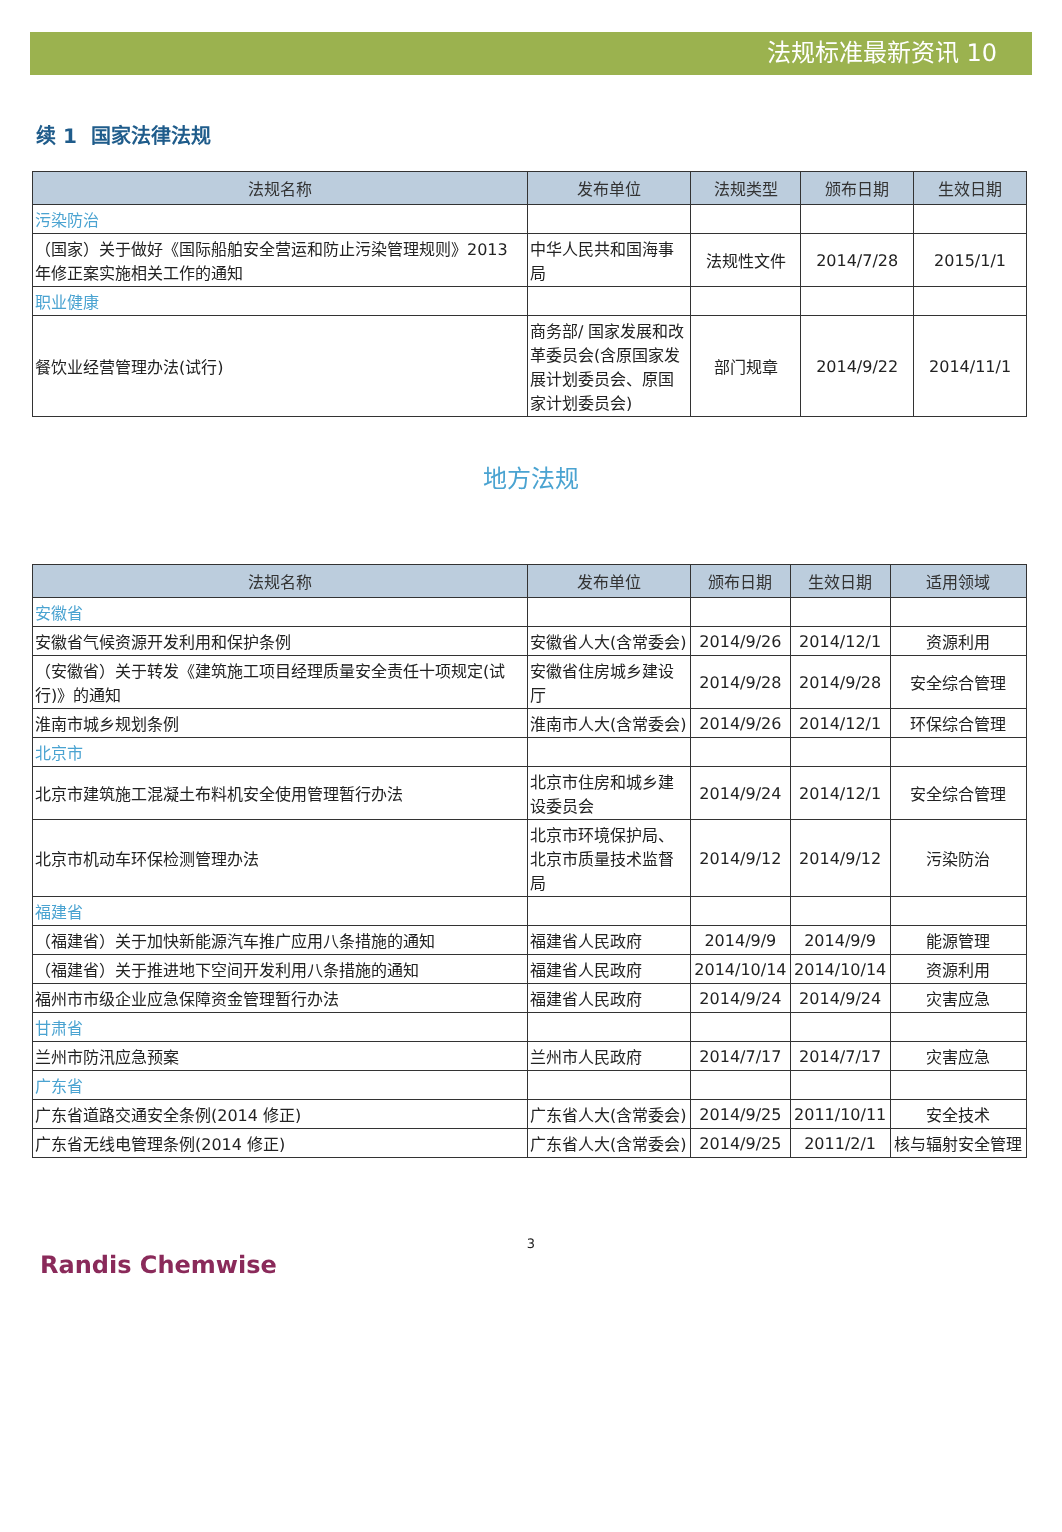法规标准最新资讯 10
续 1 国家法律法规
| 法规名称 | 发布单位 | 法规类型 | 颁布日期 | 生效日期 |
| --- | --- | --- | --- | --- |
| 污染防治 | | | | |
| （国家）关于做好《国际船舶安全营运和防止污染管理规则》2013 年修正案实施相关工作的通知 | 中华人民共和国海事局 | 法规性文件 | 2014/7/28 | 2015/1/1 |
| 职业健康 | | | | |
| 餐饮业经营管理办法(试行) | 商务部/ 国家发展和改革委员会(含原国家发展计划委员会、原国家计划委员会) | 部门规章 | 2014/9/22 | 2014/11/1 |
地方法规
| 法规名称 | 发布单位 | 颁布日期 | 生效日期 | 适用领域 |
| --- | --- | --- | --- | --- |
| 安徽省 | | | | |
| 安徽省气候资源开发利用和保护条例 | 安徽省人大(含常委会) | 2014/9/26 | 2014/12/1 | 资源利用 |
| （安徽省）关于转发《建筑施工项目经理质量安全责任十项规定(试行)》的通知 | 安徽省住房城乡建设厅 | 2014/9/28 | 2014/9/28 | 安全综合管理 |
| 淮南市城乡规划条例 | 淮南市人大(含常委会) | 2014/9/26 | 2014/12/1 | 环保综合管理 |
| 北京市 | | | | |
| 北京市建筑施工混凝土布料机安全使用管理暂行办法 | 北京市住房和城乡建设委员会 | 2014/9/24 | 2014/12/1 | 安全综合管理 |
| 北京市机动车环保检测管理办法 | 北京市环境保护局、北京市质量技术监督局 | 2014/9/12 | 2014/9/12 | 污染防治 |
| 福建省 | | | | |
| （福建省）关于加快新能源汽车推广应用八条措施的通知 | 福建省人民政府 | 2014/9/9 | 2014/9/9 | 能源管理 |
| （福建省）关于推进地下空间开发利用八条措施的通知 | 福建省人民政府 | 2014/10/14 | 2014/10/14 | 资源利用 |
| 福州市市级企业应急保障资金管理暂行办法 | 福建省人民政府 | 2014/9/24 | 2014/9/24 | 灾害应急 |
| 甘肃省 | | | | |
| 兰州市防汛应急预案 | 兰州市人民政府 | 2014/7/17 | 2014/7/17 | 灾害应急 |
| 广东省 | | | | |
| 广东省道路交通安全条例(2014 修正) | 广东省人大(含常委会) | 2014/9/25 | 2011/10/11 | 安全技术 |
| 广东省无线电管理条例(2014 修正) | 广东省人大(含常委会) | 2014/9/25 | 2011/2/1 | 核与辐射安全管理 |
3
Randis Chemwise